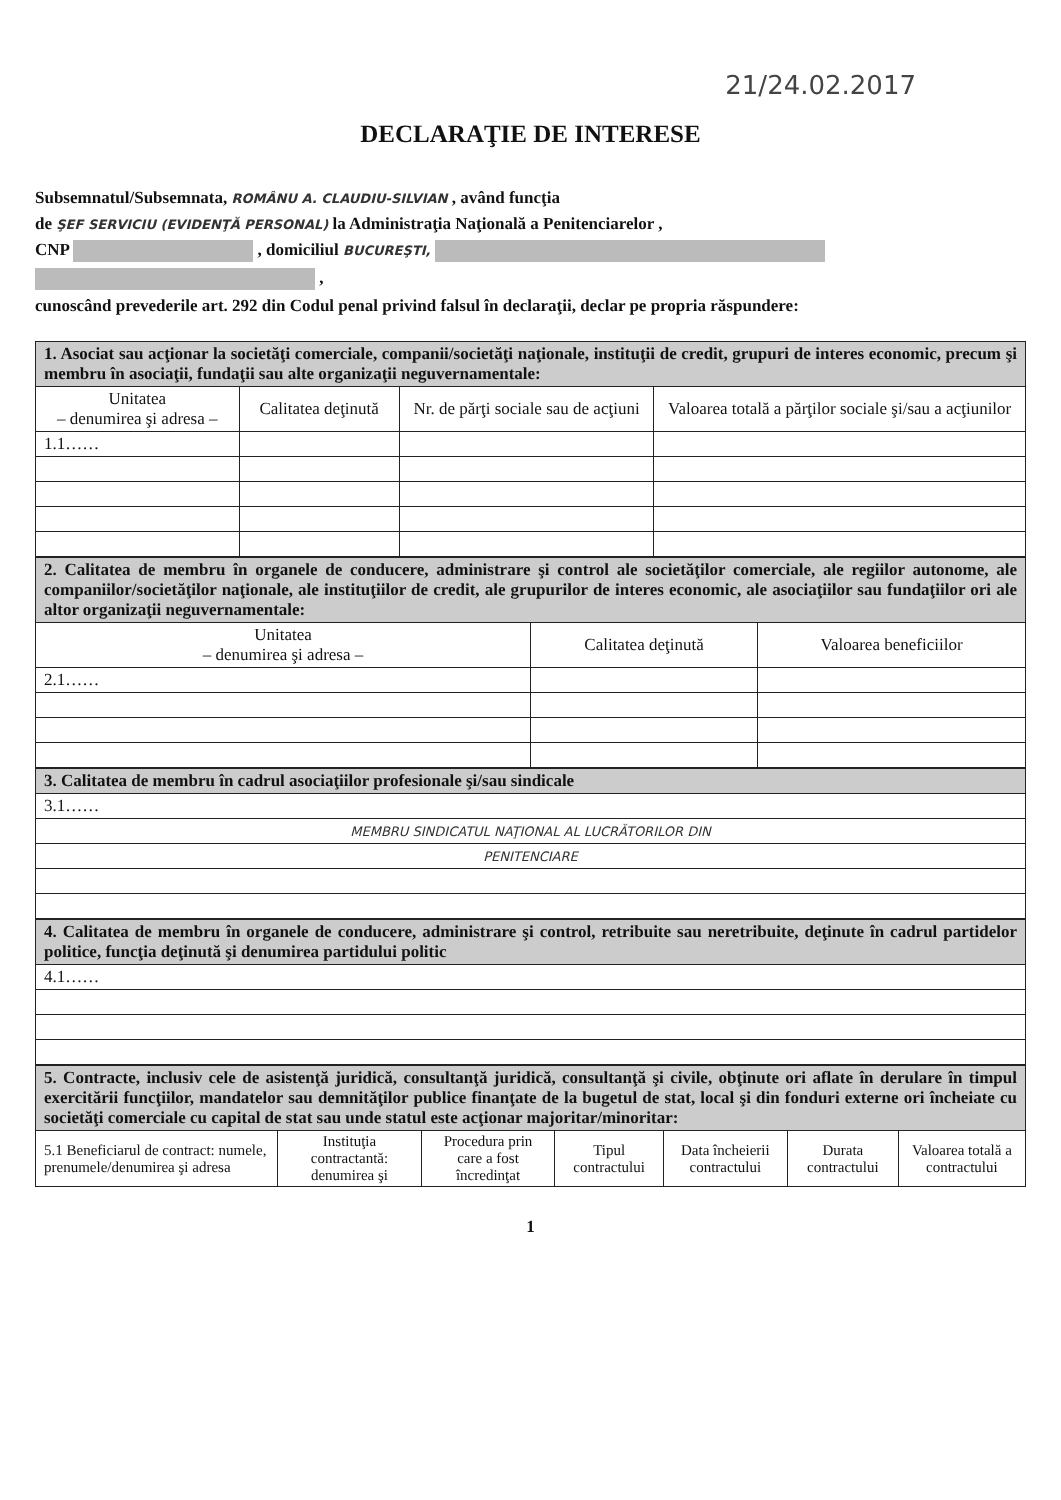21/24.02.2017
DECLARAŢIE DE INTERESE
Subsemnatul/Subsemnata, ROMÂNU A. CLAUDIU-SILVIAN , având funcţia
de ŞEF SERVICIU (EVIDENŢĂ PERSONAL) la Administraţia Naţională a Penitenciarelor ,
CNP , domiciliul BUCUREŞTI,
,
cunoscând prevederile art. 292 din Codul penal privind falsul în declaraţii, declar pe propria răspundere:
| 1. Asociat sau acţionar la societăţi comerciale, companii/societăţi naţionale, instituţii de credit, grupuri de interes economic, precum şi membru în asociaţii, fundaţii sau alte organizaţii neguvernamentale: | | | |
| Unitatea – denumirea şi adresa – | Calitatea deţinută | Nr. de părţi sociale sau de acţiuni | Valoarea totală a părţilor sociale şi/sau a acţiunilor |
| 1.1…… | | | |
| 2. Calitatea de membru în organele de conducere, administrare şi control ale societăţilor comerciale, ale regiilor autonome, ale companiilor/societăţilor naţionale, ale instituţiilor de credit, ale grupurilor de interes economic, ale asociaţiilor sau fundaţiilor ori ale altor organizaţii neguvernamentale: | | |
| Unitatea – denumirea şi adresa – | Calitatea deţinută | Valoarea beneficiilor |
| 2.1…… | | |
| 3. Calitatea de membru în cadrul asociaţiilor profesionale şi/sau sindicale |
| 3.1…… |
| MEMBRU SINDICATUL NAŢIONAL AL LUCRĂTORILOR DIN |
| PENITENCIARE |
| 4. Calitatea de membru în organele de conducere, administrare şi control, retribuite sau neretribuite, deţinute în cadrul partidelor politice, funcţia deţinută şi denumirea partidului politic |
| 4.1…… |
| 5. Contracte, inclusiv cele de asistenţă juridică, consultanţă juridică, consultanţă şi civile, obţinute ori aflate în derulare în timpul exercitării funcţiilor, mandatelor sau demnităţilor publice finanţate de la bugetul de stat, local şi din fonduri externe ori încheiate cu societăţi comerciale cu capital de stat sau unde statul este acţionar majoritar/minoritar: | | | | | | |
| 5.1 Beneficiarul de contract: numele, prenumele/denumirea şi adresa | Instituţia contractantă: denumirea şi | Procedura prin care a fost încredinţat | Tipul contractului | Data încheierii contractului | Durata contractului | Valoarea totală a contractului |
1